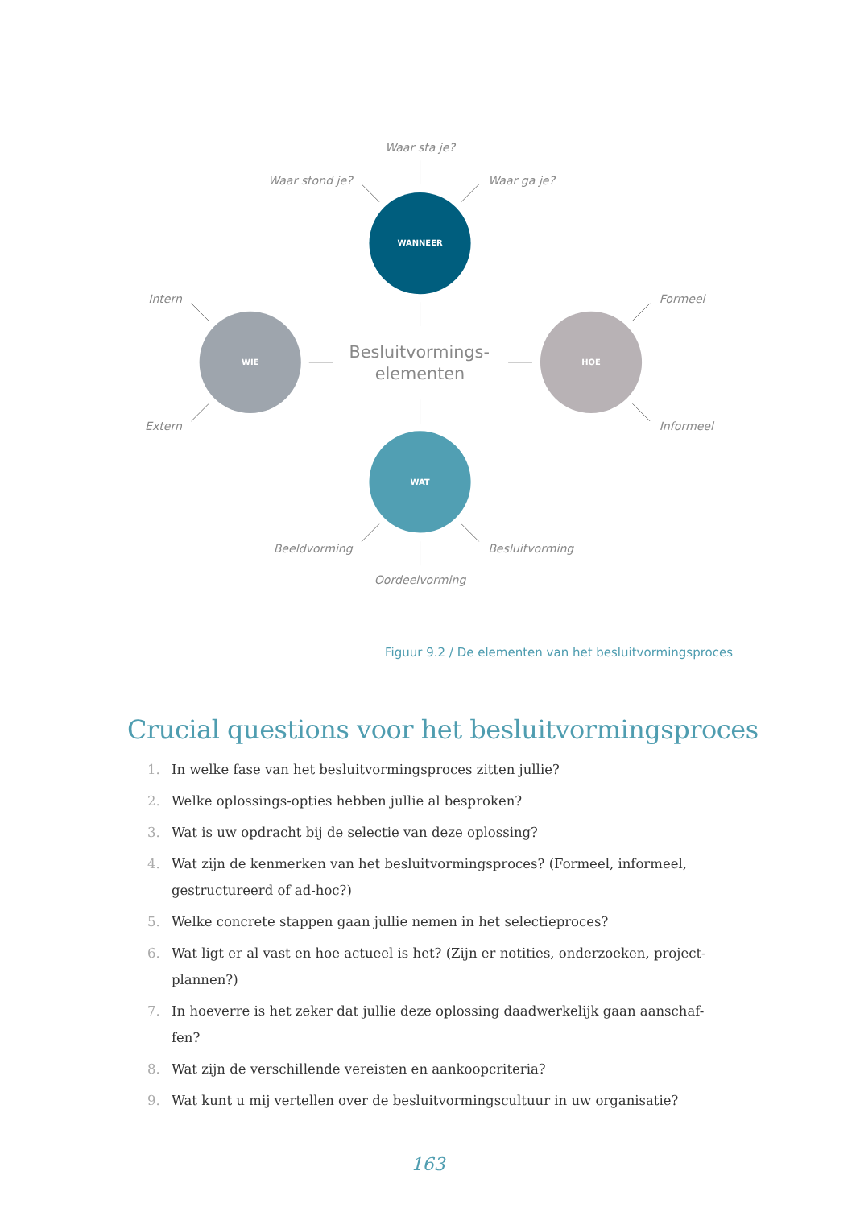WANNEER
WIE
HOE
WAT
Waar sta je?
Waar stond je?
Waar ga je?
Intern
Formeel
Besluitvormings-
elementen
Extern
Informeel
Beeldvorming
Besluitvorming
Oordeelvorming
Figuur 9.2 / De elementen van het besluitvormingsproces
Crucial questions voor het besluitvormingsproces
1. In welke fase van het besluitvormingsproces zitten jullie?
2. Welke oplossings-opties hebben jullie al besproken?
3. Wat is uw opdracht bij de selectie van deze oplossing?
4. Wat zijn de kenmerken van het besluitvormingsproces? (Formeel, informeel, gestructureerd of ad-hoc?)
5. Welke concrete stappen gaan jullie nemen in het selectieproces?
6. Wat ligt er al vast en hoe actueel is het? (Zijn er notities, onderzoeken, project-plannen?)
7. In hoeverre is het zeker dat jullie deze oplossing daadwerkelijk gaan aanschaf-fen?
8. Wat zijn de verschillende vereisten en aankoopcriteria?
9. Wat kunt u mij vertellen over de besluitvormingscultuur in uw organisatie?
163